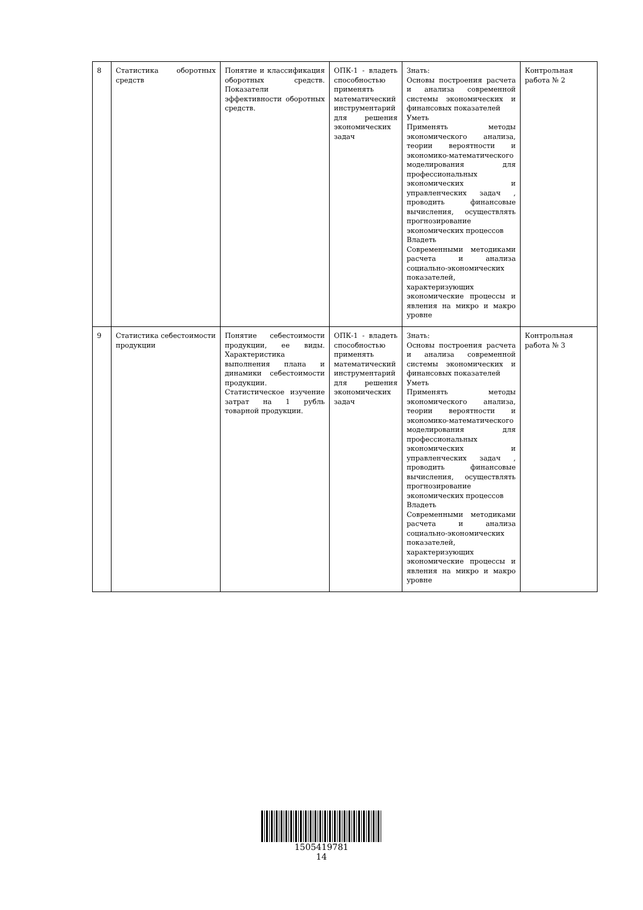| 8 | Статистика оборотных средств | Понятие и классификация оборотных средств. Показатели эффективности оборотных средств. | ОПК-1 - владеть способностью применять математический инструментарий для решения экономических задач | Знать: Основы построения расчета и анализа современной системы экономических и финансовых показателей Уметь Применять методы экономического анализа, теории вероятности и экономико-математического моделирования для профессиональных экономических и управленческих задач , проводить финансовые вычисления, осуществлять прогнозирование экономических процессов Владеть Современными методиками расчета и анализа социально-экономических показателей, характеризующих экономические процессы и явления на микро и макро уровне | Контрольная работа № 2 |
| 9 | Статистика себестоимости продукции | Понятие себестоимости продукции, ее виды. Характеристика выполнения плана и динамики себестоимости продукции. Статистическое изучение затрат на 1 рубль товарной продукции. | ОПК-1 - владеть способностью применять математический инструментарий для решения экономических задач | Знать: Основы построения расчета и анализа современной системы экономических и финансовых показателей Уметь Применять методы экономического анализа, теории вероятности и экономико-математического моделирования для профессиональных экономических и управленческих задач , проводить финансовые вычисления, осуществлять прогнозирование экономических процессов Владеть Современными методиками расчета и анализа социально-экономических показателей, характеризующих экономические процессы и явления на микро и макро уровне | Контрольная работа № 3 |
1505419781
14